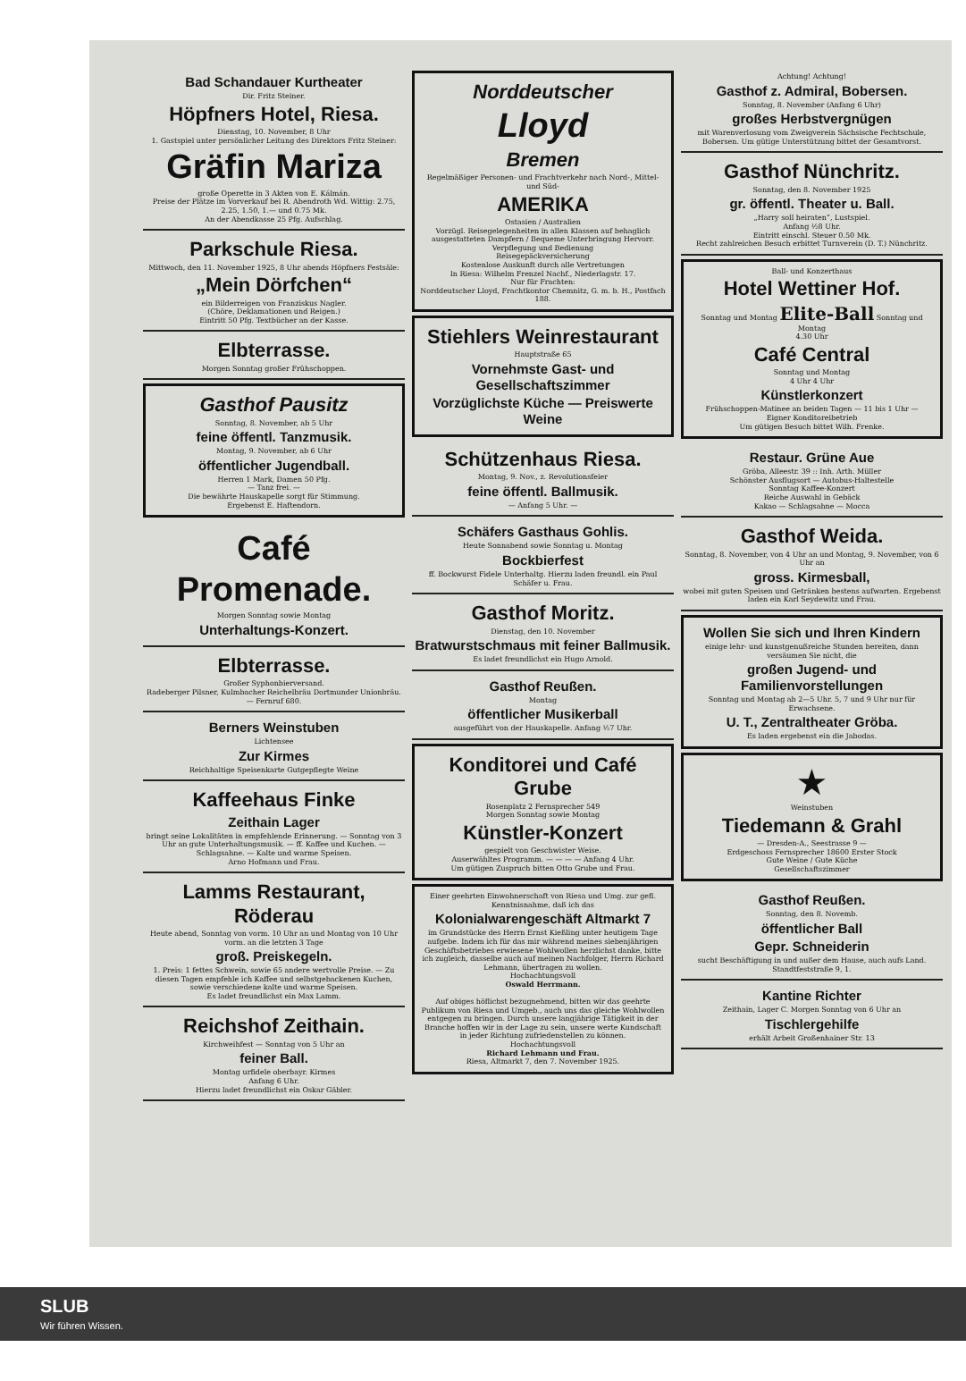Bad Schandauer Kurtheater
Dir. Fritz Steiner.
Höpfners Hotel, Riesa.
Dienstag, 10. November, 8 Uhr
1. Gastspiel unter persönlicher Leitung des Direktors Fritz Steiner:
Gräfin Mariza
große Operette in 3 Akten von E. Kálmán.
Preise der Plätze im Vorverkauf bei R. Abendroth Wd. Wittig: 2.75, 2.25, 1.50, 1.— und 0.75 Mk.
An der Abendkasse 25 Pfg. Aufschlag.
Parkschule Riesa.
Mittwoch, den 11. November 1925, 8 Uhr abends Höpfners Festsäle:
„Mein Dörfchen“
ein Bilderreigen von Franziskus Nagler.
(Chöre, Deklamationen und Reigen.)
Eintritt 50 Pfg. Textbücher an der Kasse.
Elbterrasse.
Morgen Sonntag großer Frühschoppen.
Gasthof Pausitz
Sonntag, 8. November, ab 5 Uhr
feine öffentl. Tanzmusik.
Montag, 9. November, ab 6 Uhr
öffentlicher Jugendball.
Herren 1 Mark, Damen 50 Pfg.
— Tanz frei. —
Die bewährte Hauskapelle sorgt für Stimmung.
Ergebenst E. Haftendorn.
Café Promenade.
Morgen Sonntag sowie Montag
Unterhaltungs-Konzert.
Elbterrasse.
Großer Syphonbierversand.
Radeberger Pilsner, Kulmbacher Reichelbräu Dortmunder Unionbräu. — Fernruf 680.
Berners Weinstuben
Lichtensee
Zur Kirmes
Reichhaltige Speisenkarte Gutgepflegte Weine
Kaffeehaus Finke
Zeithain Lager
bringt seine Lokalitäten in empfehlende Erinnerung. — Sonntag von 3 Uhr an gute Unterhaltungsmusik. — ff. Kaffee und Kuchen. — Schlagsahne. — Kalte und warme Speisen.
Arno Hofmann und Frau.
Lamms Restaurant, Röderau
Heute abend, Sonntag von vorm. 10 Uhr an und Montag von 10 Uhr vorm. an die letzten 3 Tage
groß. Preiskegeln.
1. Preis: 1 fettes Schwein, sowie 65 andere wertvolle Preise. — Zu diesen Tagen empfehle ich Kaffee und selbstgebackenen Kuchen, sowie verschiedene kalte und warme Speisen.
Es ladet freundlichst ein Max Lamm.
Reichshof Zeithain.
Kirchweihfest — Sonntag von 5 Uhr an
feiner Ball.
Montag urfidele oberbayr. Kirmes
Anfang 6 Uhr.
Hierzu ladet freundlichst ein Oskar Gäbler.
Norddeutscher
Lloyd
Bremen
Regelmäßiger Personen- und Frachtverkehr nach Nord-, Mittel- und Süd-
AMERIKA
Ostasien / Australien
Vorzügl. Reisegelegenheiten in allen Klassen auf behaglich ausgestatteten Dampfern / Bequeme Unterbringung Hervorr. Verpflegung und Bedienung
Reisegepäckversicherung
Kostenlose Auskunft durch alle Vertretungen
In Riesa: Wilhelm Frenzel Nachf., Niederlagstr. 17.
Nur für Frachten:
Norddeutscher Lloyd, Frachtkontor Chemnitz, G. m. b. H., Postfach 188.
Stiehlers Weinrestaurant
Hauptstraße 65
Vornehmste Gast- und Gesellschaftszimmer
Vorzüglichste Küche — Preiswerte Weine
Schützenhaus Riesa.
Montag, 9. Nov., z. Revolutionsfeier
feine öffentl. Ballmusik.
— Anfang 5 Uhr. —
Schäfers Gasthaus Gohlis.
Heute Sonnabend sowie Sonntag u. Montag
Bockbierfest
ff. Bockwurst Fidele Unterhaltg. Hierzu laden freundl. ein Paul Schäfer u. Frau.
Gasthof Moritz.
Dienstag, den 10. November
Bratwurstschmaus mit feiner Ballmusik.
Es ladet freundlichst ein Hugo Arnold.
Gasthof Reußen.
Montag
öffentlicher Musikerball
ausgeführt von der Hauskapelle. Anfang ½7 Uhr.
Konditorei und Café Grube
Rosenplatz 2 Fernsprecher 549
Morgen Sonntag sowie Montag
Künstler-Konzert
gespielt von Geschwister Weise.
Auserwähltes Programm. — — — — Anfang 4 Uhr.
Um gütigen Zuspruch bitten Otto Grube und Frau.
Einer geehrten Einwohnerschaft von Riesa und Umg. zur gefl. Kenntnisnahme, daß ich das
Kolonialwarengeschäft Altmarkt 7
im Grundstücke des Herrn Ernst Kießling unter heutigem Tage aufgebe. Indem ich für das mir während meines siebenjährigen Geschäftsbetriebes erwiesene Wohlwollen herzlichst danke, bitte ich zugleich, dasselbe auch auf meinen Nachfolger, Herrn Richard Lehmann, übertragen zu wollen.
Hochachtungsvoll
Oswald Herrmann.
Auf obiges höflichst bezugnehmend, bitten wir das geehrte Publikum von Riesa und Umgeb., auch uns das gleiche Wohlwollen entgegen zu bringen. Durch unsere langjährige Tätigkeit in der Branche hoffen wir in der Lage zu sein, unsere werte Kundschaft in jeder Richtung zufriedenstellen zu können.
Hochachtungsvoll
Richard Lehmann und Frau.
Riesa, Altmarkt 7, den 7. November 1925.
Achtung! Achtung!
Gasthof z. Admiral, Bobersen.
Sonntag, 8. November (Anfang 6 Uhr)
großes Herbstvergnügen
mit Warenverlosung vom Zweigverein Sächsische Fechtschule, Bobersen. Um gütige Unterstützung bittet der Gesamtvorst.
Gasthof Nünchritz.
Sonntag, den 8. November 1925
gr. öffentl. Theater u. Ball.
„Harry soll heiraten“, Lustspiel.
Anfang ½8 Uhr.
Eintritt einschl. Steuer 0.50 Mk.
Recht zahlreichen Besuch erbittet Turnverein (D. T.) Nünchritz.
Ball- und Konzerthaus
Hotel Wettiner Hof.
Sonntag und Montag Elite-Ball Sonntag und Montag
4.30 Uhr
Café Central
Sonntag und Montag
4 Uhr 4 Uhr
Künstlerkonzert
Frühschoppen-Matinee an beiden Tagen — 11 bis 1 Uhr —
Eigner Konditoreibetrieb
Um gütigen Besuch bittet Wilh. Frenke.
Restaur. Grüne Aue
Gröba, Alleestr. 39 :: Inh. Arth. Müller
Schönster Ausflugsort — Autobus-Haltestelle
Sonntag Kaffee-Konzert
Reiche Auswahl in Gebäck
Kakao — Schlagsahne — Mocca
Gasthof Weida.
Sonntag, 8. November, von 4 Uhr an und Montag, 9. November, von 6 Uhr an
gross. Kirmesball,
wobei mit guten Speisen und Getränken bestens aufwarten. Ergebenst laden ein Karl Seydewitz und Frau.
Wollen Sie sich und Ihren Kindern
einige lehr- und kunstgenußreiche Stunden bereiten, dann versäumen Sie nicht, die
großen Jugend- und Familienvorstellungen
Sonntag und Montag ab 2—5 Uhr. 5, 7 und 9 Uhr nur für Erwachsene.
U. T., Zentraltheater Gröba.
Es laden ergebenst ein die Jabodas.
★
Weinstuben
Tiedemann & Grahl
— Dresden-A., Seestrasse 9 —
Erdgeschoss Fernsprecher 18600 Erster Stock
Gute Weine / Gute Küche
Gesellschaftszimmer
Gasthof Reußen.
Sonntag, den 8. Novemb.
öffentlicher Ball
Gepr. Schneiderin
sucht Beschäftigung in und außer dem Hause, auch aufs Land. Standtfeststraße 9, 1.
Kantine Richter
Zeithain, Lager C. Morgen Sonntag von 6 Uhr an
Tischlergehilfe
erhält Arbeit Großenhainer Str. 13
SLUB
Wir führen Wissen.